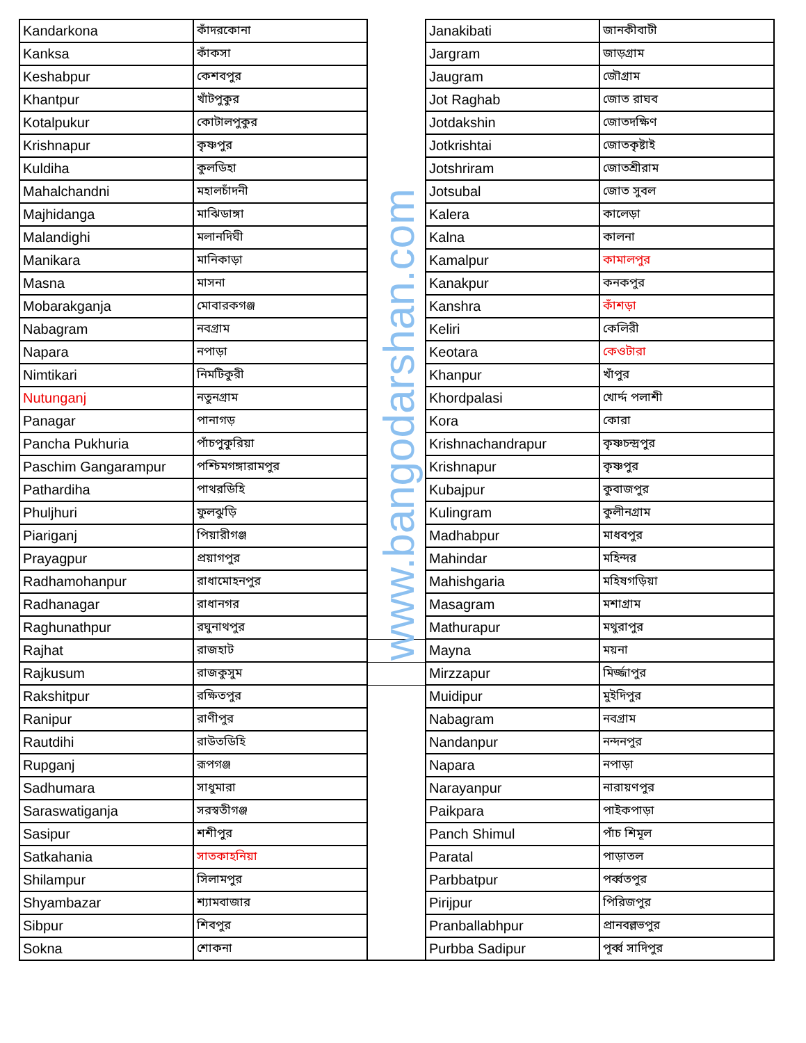| Kandarkona | কাঁদরকোনা | | Janakibati | জানকীবাটী |
| Kanksa | কাঁকসা | | Jargram | জাড়গ্রাম |
| Keshabpur | কেশবপুর | | Jaugram | জৌগ্রাম |
| Khantpur | খাঁটপুকুর | | Jot Raghab | জোত রাঘব |
| Kotalpukur | কোটালপুকুর | | Jotdakshin | জোতদক্ষিণ |
| Krishnapur | কৃষ্ণপুর | | Jotkrishtai | জোতকৃষ্টাই |
| Kuldiha | কুলডিহা | | Jotshriram | জোতশ্রীরাম |
| Mahalchandni | মহালচাঁদনী | | Jotsubal | জোত সুবল |
| Majhidanga | মাঝিডাঙ্গা | | Kalera | কালেড়া |
| Malandighi | মলানদিঘী | | Kalna | কালনা |
| Manikara | মানিকাড়া | | Kamalpur | কামালপুর |
| Masna | মাসনা | | Kanakpur | কনকপুর |
| Mobarakganja | মোবারকগঞ্জ | | Kanshra | কাঁশড়া |
| Nabagram | নবগ্রাম | | Keliri | কেলিরী |
| Napara | নপাড়া | | Keotara | কেওটারা |
| Nimtikari | নিমটিকুরী | | Khanpur | খাঁপুর |
| Nutunganj | নতুনগ্রাম | | Khordpalasi | খোর্দ্দ পলাশী |
| Panagar | পানাগড় | | Kora | কোরা |
| Pancha Pukhuria | পাঁচপুকুরিয়া | | Krishnachandrapur | কৃষ্ণচন্দ্রপুর |
| Paschim Gangarampur | পশ্চিমগঙ্গারামপুর | | Krishnapur | কৃষ্ণপুর |
| Pathardiha | পাথরডিহি | | Kubajpur | কুবাজপুর |
| Phuljhuri | ফুলঝুড়ি | | Kulingram | কুলীনগ্রাম |
| Piariganj | পিয়ারীগঞ্জ | | Madhabpur | মাধবপুর |
| Prayagpur | প্রয়াগপুর | | Mahindar | মহিন্দর |
| Radhamohanpur | রাধামোহনপুর | | Mahishgaria | মহিষগড়িয়া |
| Radhanagar | রাধানগর | | Masagram | মশাগ্রাম |
| Raghunathpur | রঘুনাথপুর | | Mathurapur | মথুরাপুর |
| Rajhat | রাজহাট | | Mayna | ময়না |
| Rajkusum | রাজকুসুম | | Mirzzapur | মির্জ্জাপুর |
| Rakshitpur | রক্ষিতপুর | | Muidipur | মুইদিপুর |
| Ranipur | রাণীপুর | | Nabagram | নবগ্রাম |
| Rautdihi | রাউতডিহি | | Nandanpur | নন্দনপুর |
| Rupganj | রূপগঞ্জ | | Napara | নপাড়া |
| Sadhumara | সাধুমারা | | Narayanpur | নারায়ণপুর |
| Saraswatiganja | সরস্বতীগঞ্জ | | Paikpara | পাইকপাড়া |
| Sasipur | শশীপুর | | Panch Shimul | পাঁচ শিমূল |
| Satkahania | সাতকাহনিয়া | | Paratal | পাড়াতল |
| Shilampur | সিলামপুর | | Parbbatpur | পর্ব্বতপুর |
| Shyambazar | শ্যামবাজার | | Pirijpur | পিরিজপুর |
| Sibpur | শিবপুর | | Pranballabhpur | প্রানবল্লভপুর |
| Sokna | শোকনা | | Purbba Sadipur | পূর্ব্ব সাদিপুর |
www.bangodarshan.com